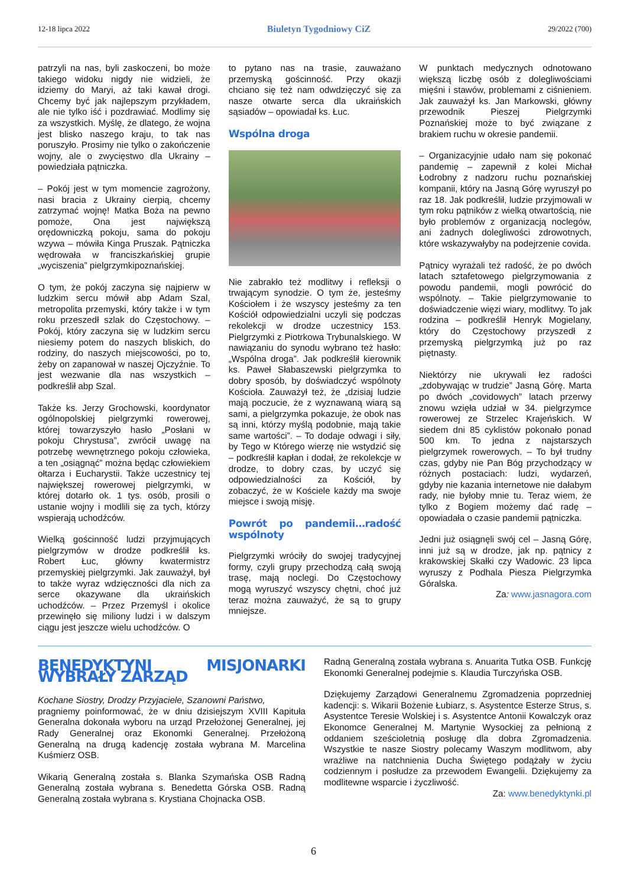12-18 lipca 2022 Biuletyn Tygodniowy CiZ 29/2022 (700)
patrzyli na nas, byli zaskoczeni, bo może takiego widoku nigdy nie widzieli, że idziemy do Maryi, aż taki kawał drogi. Chcemy być jak najlepszym przykładem, ale nie tylko iść i pozdrawiać. Modlimy się za wszystkich. Myślę, że dlatego, że wojna jest blisko naszego kraju, to tak nas poruszyło. Prosimy nie tylko o zakończenie wojny, ale o zwycięstwo dla Ukrainy – powiedziała pątniczka.
– Pokój jest w tym momencie zagrożony, nasi bracia z Ukrainy cierpią, chcemy zatrzymać wojnę! Matka Boża na pewno pomoże, Ona jest największą orędowniczką pokoju, sama do pokoju wzywa – mówiła Kinga Pruszak. Pątniczka wędrowała w franciszkańskiej grupie „wyciszenia” pielgrzymkipoznańskiej.
O tym, że pokój zaczyna się najpierw w ludzkim sercu mówił abp Adam Szal, metropolita przemyski, który także i w tym roku przeszedł szlak do Częstochowy. – Pokój, który zaczyna się w ludzkim sercu niesiemy potem do naszych bliskich, do rodziny, do naszych miejscowości, po to, żeby on zapanował w naszej Ojczyźnie. To jest wezwanie dla nas wszystkich – podkreślił abp Szal.
Także ks. Jerzy Grochowski, koordynator ogólnopolskiej pielgrzymki rowerowej, której towarzyszyło hasło „Posłani w pokoju Chrystusa”, zwrócił uwagę na potrzebę wewnętrznego pokoju człowieka, a ten „osiągnąć” można będąc człowiekiem ołtarza i Eucharystii. Także uczestnicy tej największej rowerowej pielgrzymki, w której dotarło ok. 1 tys. osób, prosili o ustanie wojny i modlili się za tych, którzy wspierają uchodźców.
Wielką gościnność ludzi przyjmujących pielgrzymów w drodze podkreślił ks. Robert Łuc, główny kwatermistrz przemyskiej pielgrzymki. Jak zauważył, był to także wyraz wdzięczności dla nich za serce okazywane dla ukraińskich uchodźców. – Przez Przemyśl i okolice przewinęło się miliony ludzi i w dalszym ciągu jest jeszcze wielu uchodźców. O
to pytano nas na trasie, zauważano przemyską gościnność. Przy okazji chciano się też nam odwdzięczyć się za nasze otwarte serca dla ukraińskich sąsiadów – opowiadał ks. Łuc.
Wspólna droga
Nie zabrakło też modlitwy i refleksji o trwającym synodzie. O tym że, jesteśmy Kościołem i że wszyscy jesteśmy za ten Kościół odpowiedzialni uczyli się podczas rekolekcji w drodze uczestnicy 153. Pielgrzymki z Piotrkowa Trybunalskiego. W nawiązaniu do synodu wybrano też hasło: „Wspólna droga”. Jak podkreślił kierownik ks. Paweł Słabaszewski pielgrzymka to dobry sposób, by doświadczyć wspólnoty Kościoła. Zauważył też, że „dzisiaj ludzie mają poczucie, że z wyznawaną wiarą są sami, a pielgrzymka pokazuje, że obok nas są inni, którzy myślą podobnie, mają takie same wartości”. – To dodaje odwagi i siły, by Tego w Którego wierzę nie wstydzić się – podkreślił kapłan i dodał, że rekolekcje w drodze, to dobry czas, by uczyć się odpowiedzialności za Kościół, by zobaczyć, że w Kościele każdy ma swoje miejsce i swoją misję.
Powrót po pandemii…radość wspólnoty
Pielgrzymki wróciły do swojej tradycyjnej formy, czyli grupy przechodzą całą swoją trasę, mają noclegi. Do Częstochowy mogą wyruszyć wszyscy chętni, choć już teraz można zauważyć, że są to grupy mniejsze.
W punktach medycznych odnotowano większą liczbę osób z dolegliwościami mięśni i stawów, problemami z ciśnieniem. Jak zauważył ks. Jan Markowski, główny przewodnik Pieszej Pielgrzymki Poznańskiej może to być związane z brakiem ruchu w okresie pandemii.
– Organizacyjnie udało nam się pokonać pandemię – zapewnił z kolei Michał Łodrobny z nadzoru ruchu poznańskiej kompanii, który na Jasną Górę wyruszył po raz 18. Jak podkreślił, ludzie przyjmowali w tym roku pątników z wielką otwartością, nie było problemów z organizacją noclegów, ani żadnych dolegliwości zdrowotnych, które wskazywałyby na podejrzenie covida.
Pątnicy wyrażali też radość, że po dwóch latach sztafetowego pielgrzymowania z powodu pandemii, mogli powrócić do wspólnoty. – Takie pielgrzymowanie to doświadczenie więzi wiary, modlitwy. To jak rodzina – podkreślił Henryk Mogielany, który do Częstochowy przyszedł z przemyską pielgrzymką już po raz piętnasty.
Niektórzy nie ukrywali łez radości „zdobywając w trudzie” Jasną Górę. Marta po dwóch „covidowych” latach przerwy znowu wzięła udział w 34. pielgrzymce rowerowej ze Strzelec Krajeńskich. W siedem dni 85 cyklistów pokonało ponad 500 km. To jedna z najstarszych pielgrzymek rowerowych. – To był trudny czas, gdyby nie Pan Bóg przychodzący w różnych postaciach: ludzi, wydarzeń, gdyby nie kazania internetowe nie dałabym rady, nie byłoby mnie tu. Teraz wiem, że tylko z Bogiem możemy dać radę – opowiadała o czasie pandemii pątniczka.
Jedni już osiągnęli swój cel – Jasną Górę, inni już są w drodze, jak np. pątnicy z krakowskiej Skałki czy Wadowic. 23 lipca wyruszy z Podhala Piesza Pielgrzymka Góralska.
Za: www.jasnagora.com
BENEDYKTYNI MISJONARKI WYBRAŁY ZARZĄD
Kochane Siostry, Drodzy Przyjaciele, Szanowni Państwo,
pragniemy poinformować, że w dniu dzisiejszym XVIII Kapituła Generalna dokonała wyboru na urząd Przełożonej Generalnej, jej Rady Generalnej oraz Ekonomki Generalnej. Przełożoną Generalną na drugą kadencję została wybrana M. Marcelina Kuśmierz OSB.
Wikarią Generalną została s. Blanka Szymańska OSB Radną Generalną została wybrana s. Benedetta Górska OSB. Radną Generalną została wybrana s. Krystiana Chojnacka OSB.
Radną Generalną została wybrana s. Anuarita Tutka OSB. Funkcję Ekonomki Generalnej podejmie s. Klaudia Turczyńska OSB.
Dziękujemy Zarządowi Generalnemu Zgromadzenia poprzedniej kadencji: s. Wikarii Bożenie Łubiarz, s. Asystentce Esterze Strus, s. Asystentce Teresie Wolskiej i s. Asystentce Antonii Kowalczyk oraz Ekonomce Generalnej M. Martynie Wysockiej za pełnioną z oddaniem sześcioletnią posługę dla dobra Zgromadzenia. Wszystkie te nasze Siostry polecamy Waszym modlitwom, aby wrażliwe na natchnienia Ducha Świętego podążały w życiu codziennym i posłudze za przewodem Ewangelii. Dziękujemy za modlitewne wsparcie i życzliwość.
Za: www.benedyktynki.pl
6